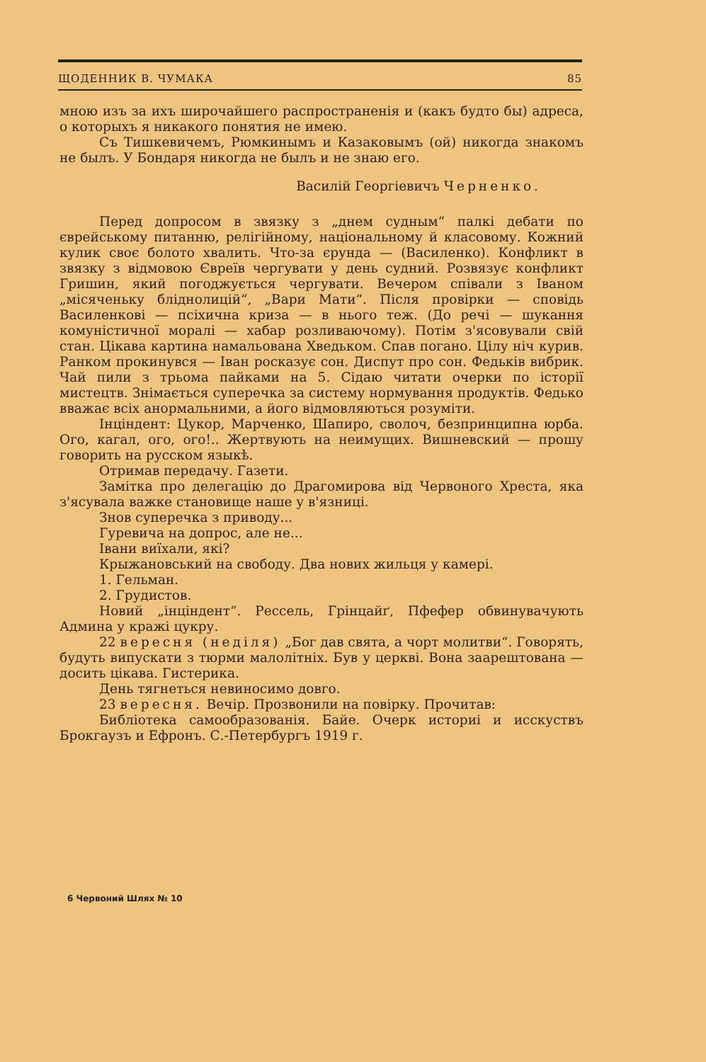ЩОДЕННИК В. ЧУМАКА 85
мною изъ за ихъ широчайшего распространенія и (какъ будто бы) адреса, о которыхъ я никакого понятия не имею.
Съ Тишкевичемъ, Рюмкинымъ и Казаковымъ (ой) никогда знакомъ не былъ. У Бондаря никогда не былъ и не знаю его.
Василій Георгіевичъ Черненко.
Перед допросом в звязку з „днем судным“ палкі дебати по єврейському питанню, релігійному, національному й класовому. Кожний кулик своє болото хвалить. Что-за єрунда — (Василенко). Конфликт в звязку з відмовою Євреїв чергувати у день судний. Розвязує конфликт Гришин, який погоджується чергувати. Вечером співали з Іваном „місяченьку бліднолицій“, „Вари Мати“. Після провірки — сповідь Василенкові — псіхична криза — в нього теж. (До речі — шукання комуністичної моралі — хабар розливаючому). Потім з'ясовували свій стан. Цікава картина намальована Хведьком. Спав погано. Цілу ніч курив. Ранком прокинувся — Іван росказує сон. Диспут про сон. Федьків вибрик. Чай пили з трьома пайками на 5. Сідаю читати очерки по історії мистецтв. Знімається суперечка за систему нормування продуктів. Федько вважає всіх анормальними, а його відмовляються розуміти.
Інціндент: Цукор, Марченко, Шапиро, сволоч, безпринципна юрба. Ого, кагал, ого, ого!.. Жертвують на неимущих. Вишневский — прошу говорить на русском языкѣ.
Отримав передачу. Газети.
Замітка про делегацію до Драгомирова від Червоного Хреста, яка з'ясувала важке становище наше у в'язниці.
Знов суперечка з приводу...
Гуревича на допрос, але не...
Івани виїхали, які?
Крыжановський на свободу. Два нових жильця у камері.
1. Гельман.
2. Грудистов.
Новий „інціндент“. Рессель, Грінцайґ, Пфефер обвинувачують Админа у кражі цукру.
22 вересня (неділя) „Бог дав свята, а чорт молитви“. Говорять, будуть випускати з тюрми малолітніх. Був у церкві. Вона заарештована — досить цікава. Гистерика.
День тягнеться невиносимо довго.
23 вересня. Вечір. Прозвонили на повірку. Прочитав:
Библіотека самообразованія. Байе. Очерк историі и исскуствъ Брокгаузъ и Ефронъ. С.-Петербургъ 1919 г.
6 Червоний Шлях № 10